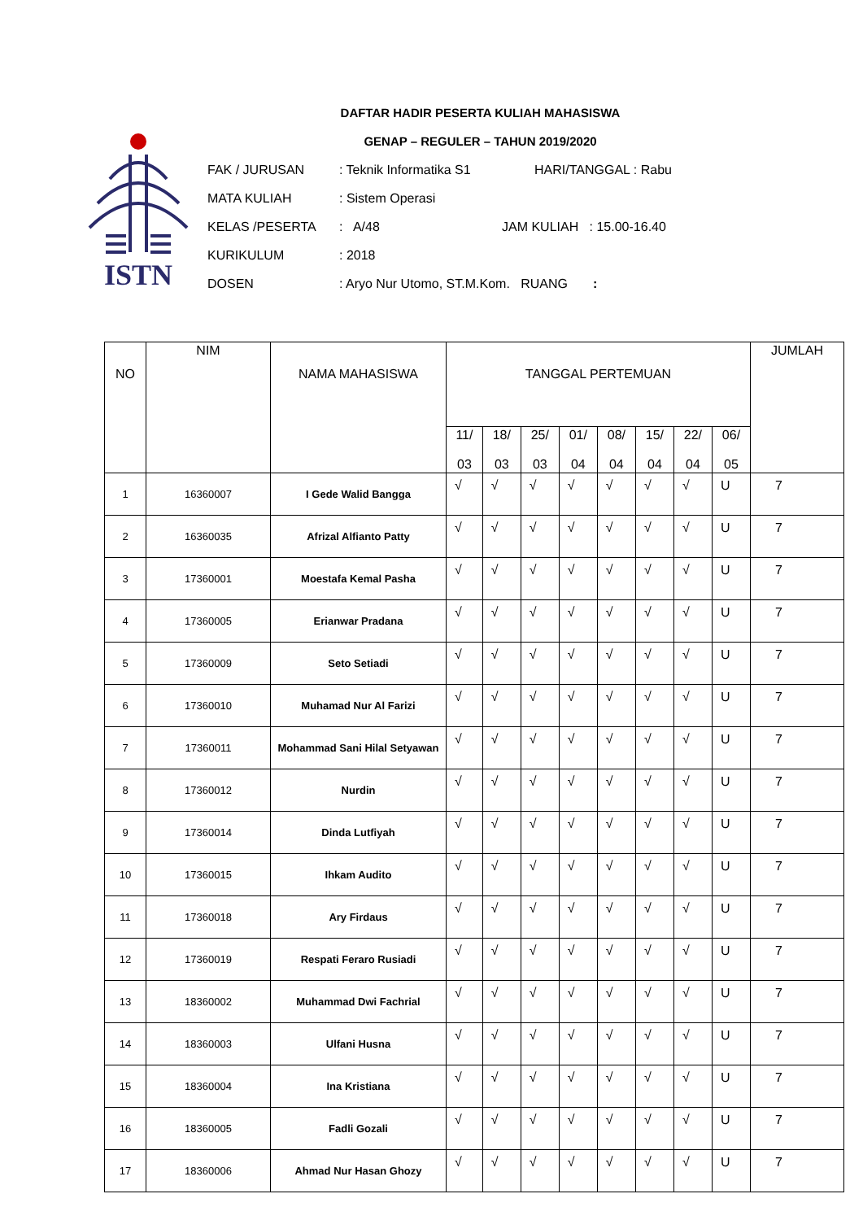ISTN
DAFTAR HADIR PESERTA KULIAH MAHASISWA
GENAP – REGULER – TAHUN 2019/2020
FAK / JURUSAN: Teknik Informatika S1 HARI/TANGGAL : Rabu
MATA KULIAH: Sistem Operasi
KELAS /PESERTA: A/48 JAM KULIAH : 15.00-16.40
KURIKULUM: 2018
DOSEN: Aryo Nur Utomo, ST.M.Kom. RUANG :
| NO | NIM | NAMA MAHASISWA | TANGGAL PERTEMUAN | | | | | | | | JUMLAH |
| --- | --- | --- | --- | --- | --- | --- | --- | --- | --- | --- | --- |
| | | | 11/ 03 | 18/ 03 | 25/ 03 | 01/ 04 | 08/ 04 | 15/ 04 | 22/ 04 | 06/ 05 | |
| 1 | 16360007 | I Gede Walid Bangga | √ | √ | √ | √ | √ | √ | √ | U | 7 |
| 2 | 16360035 | Afrizal Alfianto Patty | √ | √ | √ | √ | √ | √ | √ | U | 7 |
| 3 | 17360001 | Moestafa Kemal Pasha | √ | √ | √ | √ | √ | √ | √ | U | 7 |
| 4 | 17360005 | Erianwar Pradana | √ | √ | √ | √ | √ | √ | √ | U | 7 |
| 5 | 17360009 | Seto Setiadi | √ | √ | √ | √ | √ | √ | √ | U | 7 |
| 6 | 17360010 | Muhamad Nur Al Farizi | √ | √ | √ | √ | √ | √ | √ | U | 7 |
| 7 | 17360011 | Mohammad Sani Hilal Setyawan | √ | √ | √ | √ | √ | √ | √ | U | 7 |
| 8 | 17360012 | Nurdin | √ | √ | √ | √ | √ | √ | √ | U | 7 |
| 9 | 17360014 | Dinda Lutfiyah | √ | √ | √ | √ | √ | √ | √ | U | 7 |
| 10 | 17360015 | Ihkam Audito | √ | √ | √ | √ | √ | √ | √ | U | 7 |
| 11 | 17360018 | Ary Firdaus | √ | √ | √ | √ | √ | √ | √ | U | 7 |
| 12 | 17360019 | Respati Feraro Rusiadi | √ | √ | √ | √ | √ | √ | √ | U | 7 |
| 13 | 18360002 | Muhammad Dwi Fachrial | √ | √ | √ | √ | √ | √ | √ | U | 7 |
| 14 | 18360003 | Ulfani Husna | √ | √ | √ | √ | √ | √ | √ | U | 7 |
| 15 | 18360004 | Ina Kristiana | √ | √ | √ | √ | √ | √ | √ | U | 7 |
| 16 | 18360005 | Fadli Gozali | √ | √ | √ | √ | √ | √ | √ | U | 7 |
| 17 | 18360006 | Ahmad Nur Hasan Ghozy | √ | √ | √ | √ | √ | √ | √ | U | 7 |